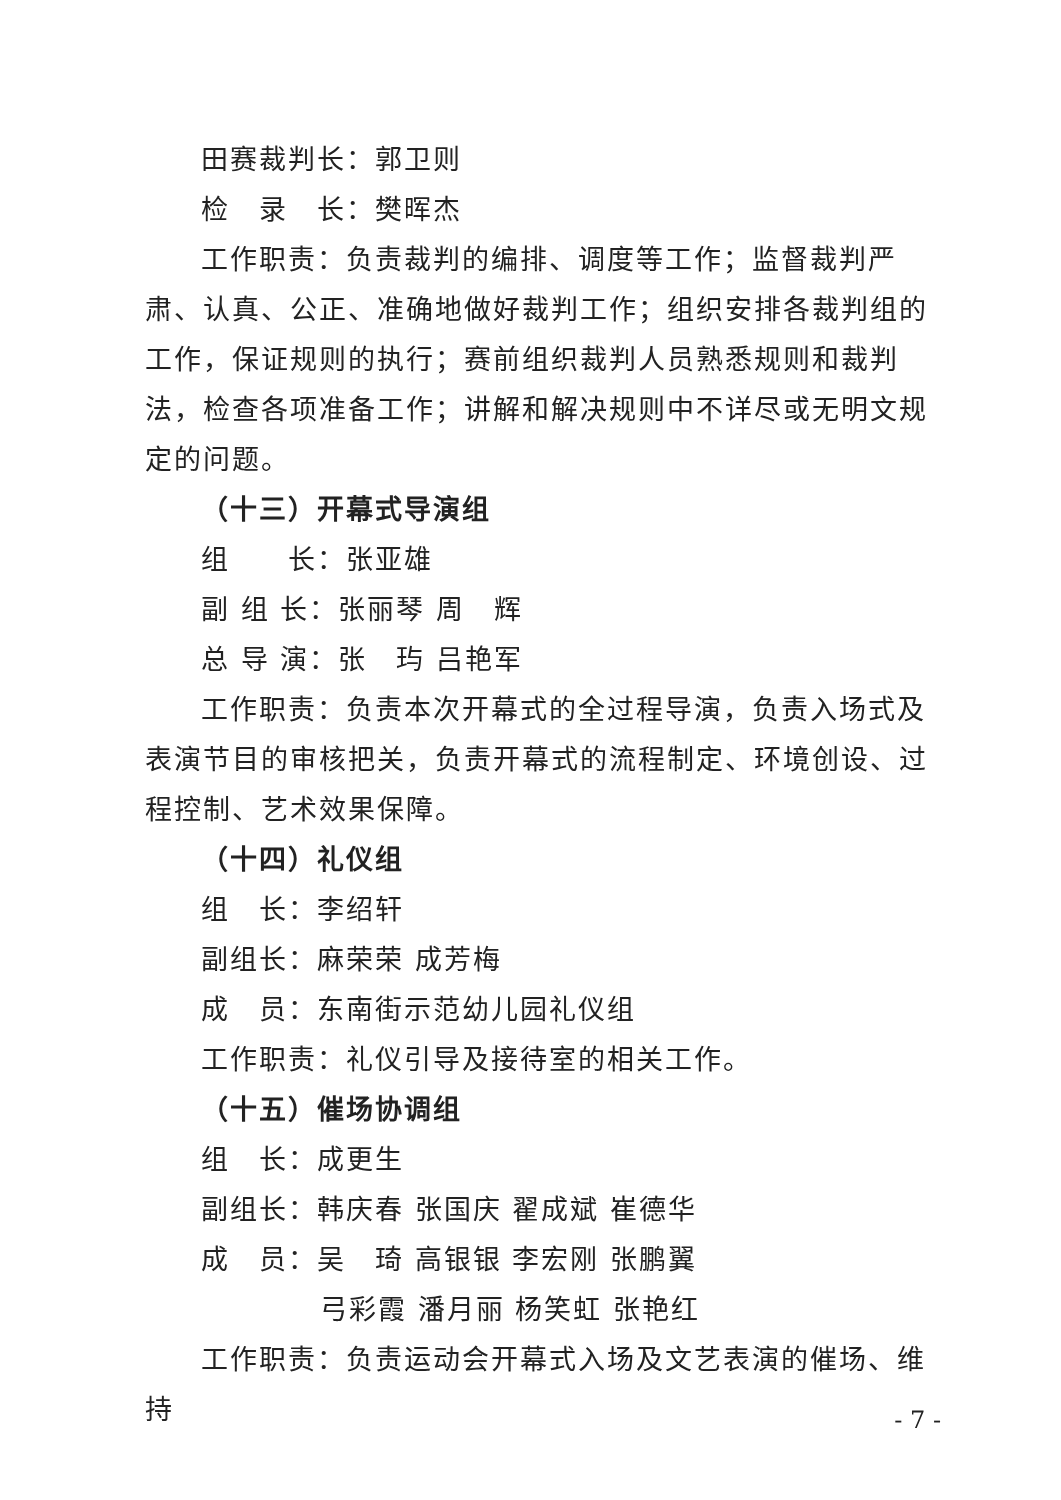田赛裁判长：郭卫则
检　录　长：樊晖杰
工作职责：负责裁判的编排、调度等工作；监督裁判严肃、认真、公正、准确地做好裁判工作；组织安排各裁判组的工作，保证规则的执行；赛前组织裁判人员熟悉规则和裁判法，检查各项准备工作；讲解和解决规则中不详尽或无明文规定的问题。
（十三）开幕式导演组
组　　长：张亚雄
副 组 长：张丽琴 周　辉
总 导 演：张　玙 吕艳军
工作职责：负责本次开幕式的全过程导演，负责入场式及表演节目的审核把关，负责开幕式的流程制定、环境创设、过程控制、艺术效果保障。
（十四）礼仪组
组　长：李绍轩
副组长：麻荣荣 成芳梅
成　员：东南街示范幼儿园礼仪组
工作职责：礼仪引导及接待室的相关工作。
（十五）催场协调组
组　长：成更生
副组长：韩庆春 张国庆 翟成斌 崔德华
成　员：吴　琦 高银银 李宏刚 张鹏翼
弓彩霞 潘月丽 杨笑虹 张艳红
工作职责：负责运动会开幕式入场及文艺表演的催场、维持
- 7 -